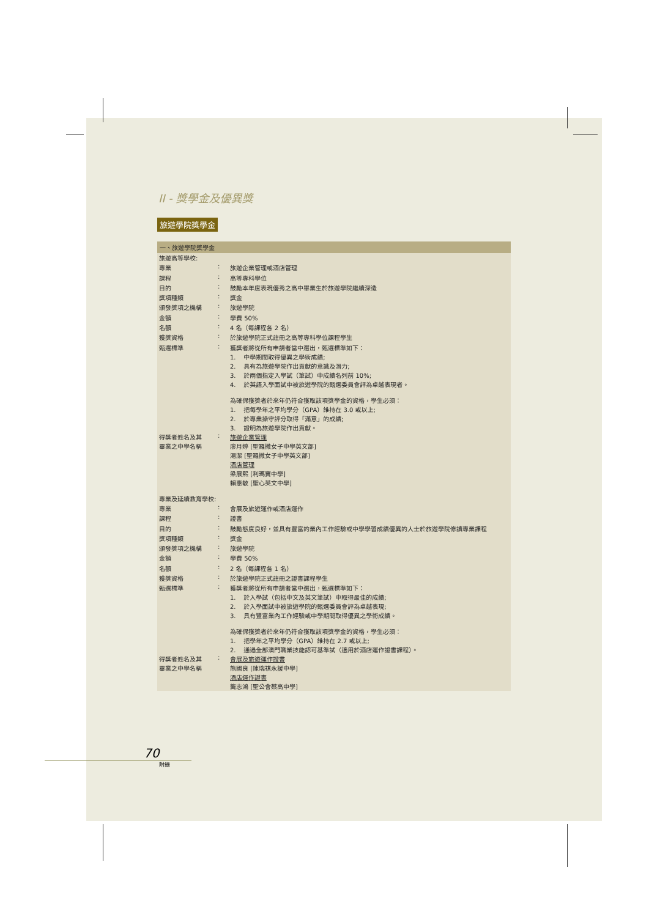II - 獎學金及優異獎
旅遊學院獎學金
| 一、旅遊學院獎學金 | | |
| --- | --- | --- |
| 旅遊高等學校: | | |
| 專業 | : | 旅遊企業管理或酒店管理 |
| 課程 | : | 高等專科學位 |
| 目的 | : | 鼓勵本年度表現優秀之高中畢業生於旅遊學院繼續深造 |
| 獎項種類 | : | 獎金 |
| 頒發獎項之機構 | : | 旅遊學院 |
| 金額 | : | 學費 50% |
| 名額 | : | 4 名（每課程各 2 名） |
| 獲獎資格 | : | 於旅遊學院正式註冊之高等專科學位課程學生 |
| 甄選標準 | : | 獲獎者將從所有申請者當中選出，甄選標準如下： 1. 中學期間取得優異之學術成績; 2. 具有為旅遊學院作出貢獻的意識及潛力; 3. 於兩個指定入學試（筆試）中成績名列前 10%; 4. 於英語入學面試中被旅遊學院的甄選委員會評為卓越表現者。 為確保獲獎者於來年仍符合獲取該項獎學金的資格，學生必須： 1. 把每學年之平均學分（GPA）維持在 3.0 或以上; 2. 於專業操守評分取得「滿意」的成績; 3. 證明為旅遊學院作出貢獻。 |
| 得獎者姓名及其 畢業之中學名稱 | : | 旅遊企業管理 廖月婷 [聖羅撒女子中學英文部] 湯潔 [聖羅撒女子中學英文部] 酒店管理 梁展熙 [利瑪竇中學] 賴惠敏 [聖心英文中學] |
| 專業及延續教育學校: | | |
| 專業 | : | 會展及旅遊運作或酒店運作 |
| 課程 | : | 證書 |
| 目的 | : | 鼓勵態度良好，並具有豐富的業內工作經驗或中學學習成績優異的人士於旅遊學院修讀專業課程 |
| 獎項種類 | : | 獎金 |
| 頒發獎項之機構 | : | 旅遊學院 |
| 金額 | : | 學費 50% |
| 名額 | : | 2 名（每課程各 1 名） |
| 獲獎資格 | : | 於旅遊學院正式註冊之證書課程學生 |
| 甄選標準 | : | 獲獎者將從所有申請者當中選出，甄選標準如下： 1. 於入學試（包括中文及英文筆試）中取得最佳的成績; 2. 於入學面試中被旅遊學院的甄選委員會評為卓越表現; 3. 具有豐富業內工作經驗或中學期間取得優異之學術成績。 為確保獲獎者於來年仍符合獲取該項獎學金的資格，學生必須： 1. 把學年之平均學分（GPA）維持在 2.7 或以上; 2. 通過全部澳門職業技能認可基準試（適用於酒店運作證書課程）。 |
| 得獎者姓名及其 畢業之中學名稱 | : | 會展及旅遊運作證書 熊國良 [陳瑞祺永援中學] 酒店運作證書 龔志鴻 [聖公會蔡高中學] |
70
附錄